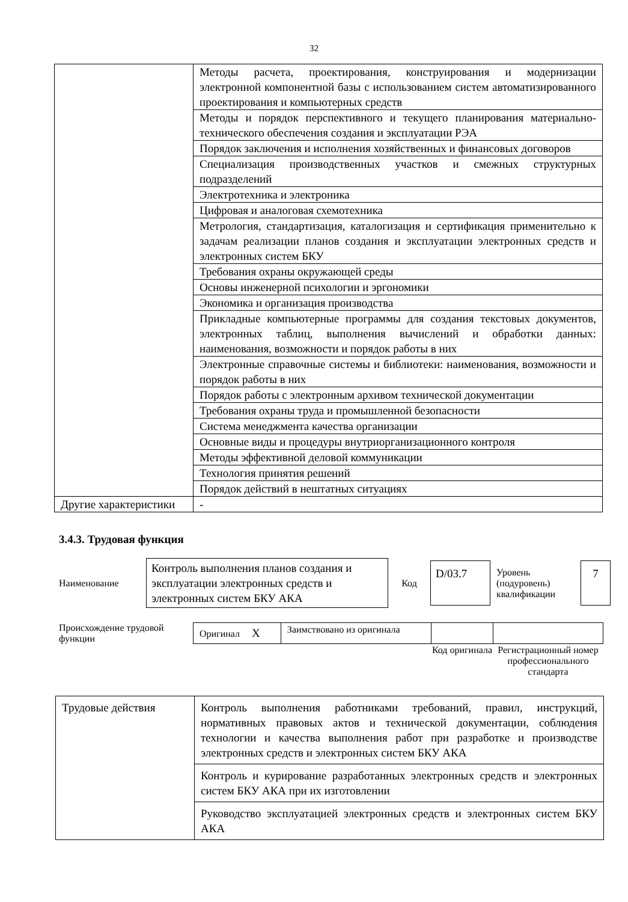32
| | Методы расчета, проектирования, конструирования и модернизации электронной компонентной базы с использованием систем автоматизированного проектирования и компьютерных средств |
| | Методы и порядок перспективного и текущего планирования материально-технического обеспечения создания и эксплуатации РЭА |
| | Порядок заключения и исполнения хозяйственных и финансовых договоров |
| | Специализация производственных участков и смежных структурных подразделений |
| | Электротехника и электроника |
| | Цифровая и аналоговая схемотехника |
| | Метрология, стандартизация, каталогизация и сертификация применительно к задачам реализации планов создания и эксплуатации электронных средств и электронных систем БКУ |
| | Требования охраны окружающей среды |
| | Основы инженерной психологии и эргономики |
| | Экономика и организация производства |
| | Прикладные компьютерные программы для создания текстовых документов, электронных таблиц, выполнения вычислений и обработки данных: наименования, возможности и порядок работы в них |
| | Электронные справочные системы и библиотеки: наименования, возможности и порядок работы в них |
| | Порядок работы с электронным архивом технической документации |
| | Требования охраны труда и промышленной безопасности |
| | Система менеджмента качества организации |
| | Основные виды и процедуры внутриорганизационного контроля |
| | Методы эффективной деловой коммуникации |
| | Технология принятия решений |
| | Порядок действий в нештатных ситуациях |
| Другие характеристики | - |
3.4.3. Трудовая функция
Наименование
Контроль выполнения планов создания и эксплуатации электронных средств и электронных систем БКУ АКА
Код
D/03.7
Уровень (подуровень) квалификации
7
Происхождение трудовой функции
| Оригинал X | Заимствовано из оригинала | | |
| | | Код оригинала | Регистрационный номер профессионального стандарта |
| Трудовые действия | Контроль выполнения работниками требований, правил, инструкций, нормативных правовых актов и технической документации, соблюдения технологии и качества выполнения работ при разработке и производстве электронных средств и электронных систем БКУ АКА |
| | Контроль и курирование разработанных электронных средств и электронных систем БКУ АКА при их изготовлении |
| | Руководство эксплуатацией электронных средств и электронных систем БКУ АКА |